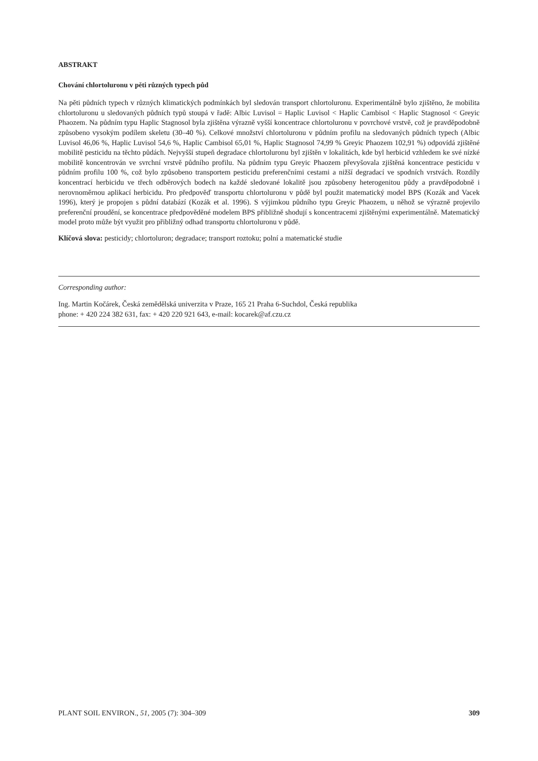ABSTRAKT
Chování chlortoluronu v pěti různých typech půd
Na pěti půdních typech v různých klimatických podmínkách byl sledován transport chlortoluronu. Experimentálně bylo zjištěno, že mobilita chlortoluronu u sledovaných půdních typů stoupá v řadě: Albic Luvisol = Haplic Luvisol < Haplic Cambisol < Haplic Stagnosol < Greyic Phaozem. Na půdním typu Haplic Stagnosol byla zjištěna výrazně vyšší koncentrace chlortoluronu v povrchové vrstvě, což je pravděpodobně způsobeno vysokým podílem skeletu (30–40 %). Celkové množství chlortoluronu v půdním profilu na sledovaných půdních typech (Albic Luvisol 46,06 %, Haplic Luvisol 54,6 %, Haplic Cambisol 65,01 %, Haplic Stagnosol 74,99 % Greyic Phaozem 102,91 %) odpovídá zjištěné mobilitě pesticidu na těchto půdách. Nejvyšší stupeň degradace chlortoluronu byl zjištěn v lokalitách, kde byl herbicid vzhledem ke své nízké mobilitě koncentrován ve svrchní vrstvě půdního profilu. Na půdním typu Greyic Phaozem převyšovala zjištěná koncentrace pesticidu v půdním profilu 100 %, což bylo způsobeno transportem pesticidu preferenčními cestami a nižší degradací ve spodních vrstvách. Rozdíly koncentrací herbicidu ve třech odběrových bodech na každé sledované lokalitě jsou způsobeny heterogenitou půdy a pravděpodobně i nerovnoměrnou aplikací herbicidu. Pro předpověď transportu chlortoluronu v půdě byl použit matematický model BPS (Kozák and Vacek 1996), který je propojen s půdní databází (Kozák et al. 1996). S výjimkou půdního typu Greyic Phaozem, u něhož se výrazně projevilo preferenční proudění, se koncentrace předpověděné modelem BPS přibližně shodují s koncentracemi zjištěnými experimentálně. Matematický model proto může být využit pro přibližný odhad transportu chlortoluronu v půdě.
Klíčová slova: pesticidy; chlortoluron; degradace; transport roztoku; polní a matematické studie
Corresponding author:
Ing. Martin Kočárek, Česká zemědělská univerzita v Praze, 165 21 Praha 6-Suchdol, Česká republika
phone: + 420 224 382 631, fax: + 420 220 921 643, e-mail: kocarek@af.czu.cz
PLANT SOIL ENVIRON., 51, 2005 (7): 304–309 309